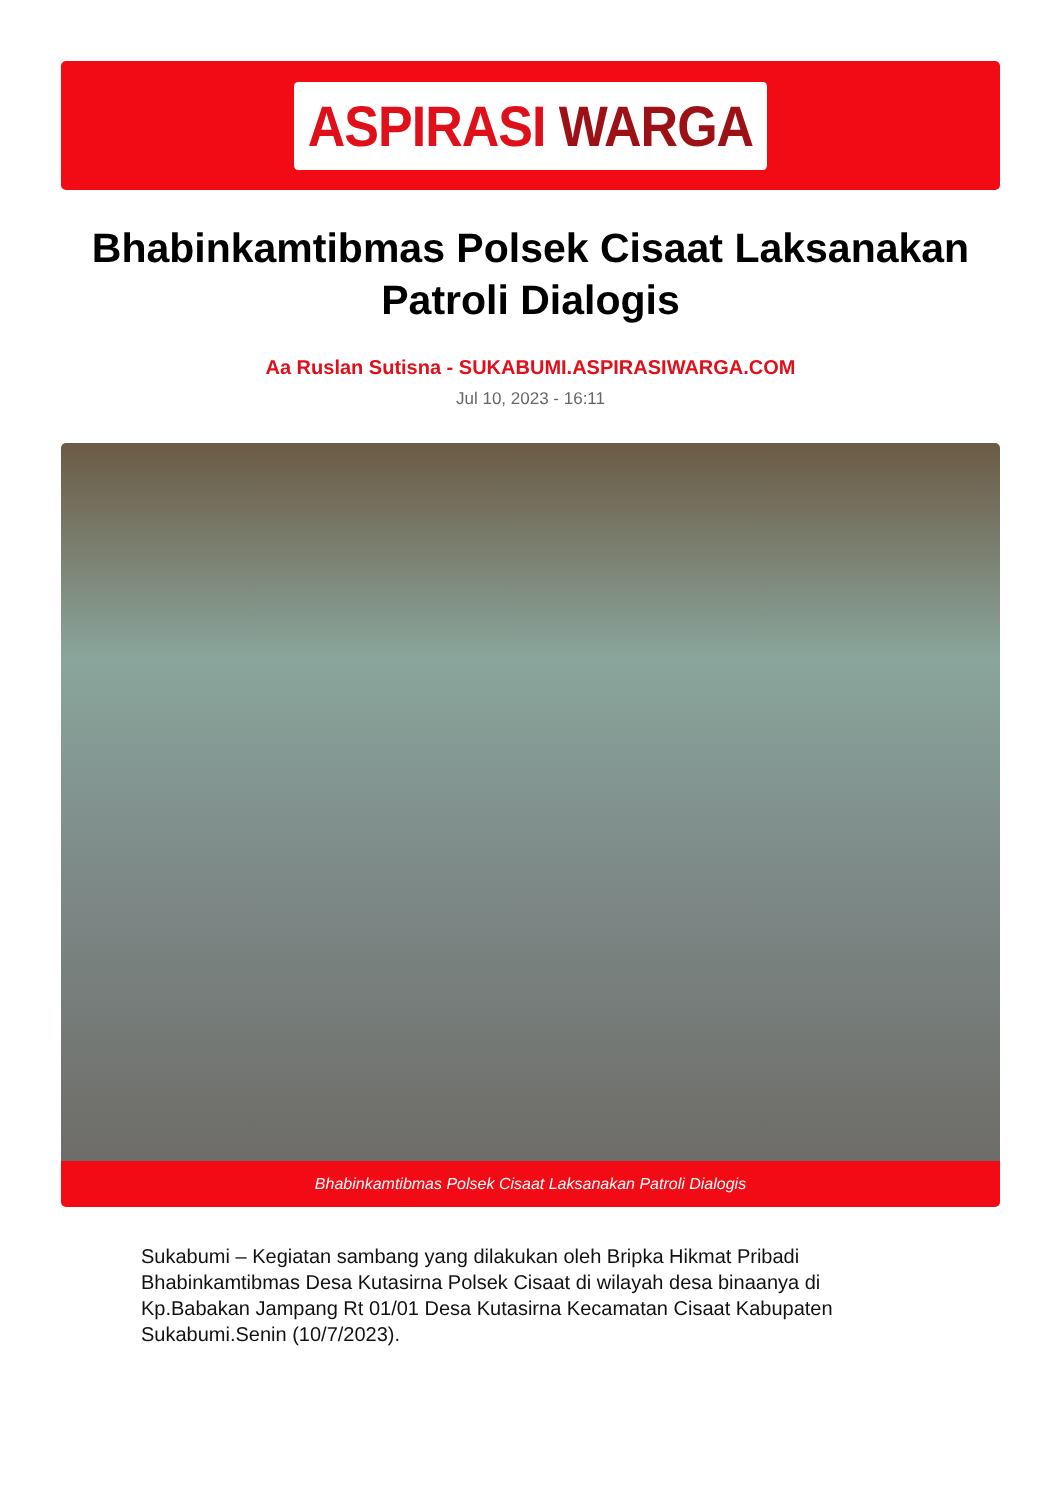ASPIRASI WARGA
Bhabinkamtibmas Polsek Cisaat Laksanakan Patroli Dialogis
Aa Ruslan Sutisna - SUKABUMI.ASPIRASIWARGA.COM
Jul 10, 2023 - 16:11
Bhabinkamtibmas Polsek Cisaat Laksanakan Patroli Dialogis
Sukabumi – Kegiatan sambang yang dilakukan oleh Bripka Hikmat Pribadi Bhabinkamtibmas Desa Kutasirna Polsek Cisaat di wilayah desa binaanya di Kp.Babakan Jampang Rt 01/01 Desa Kutasirna Kecamatan Cisaat Kabupaten Sukabumi.Senin (10/7/2023).